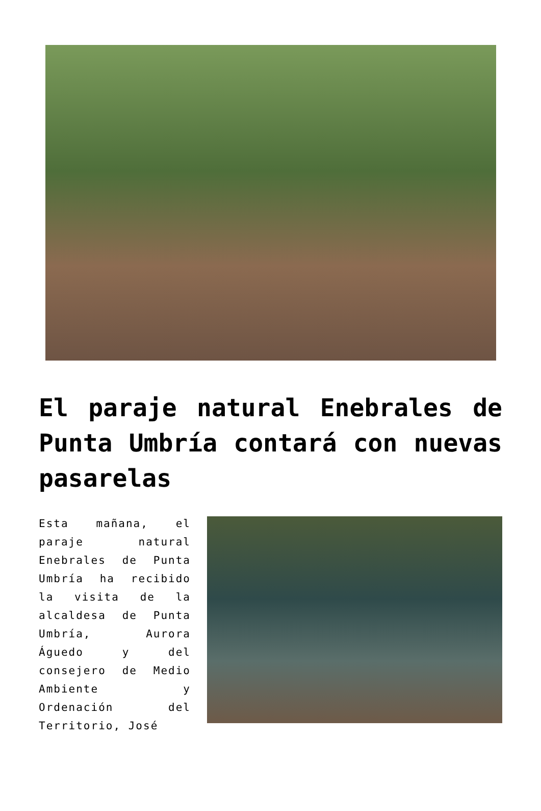El paraje natural Enebrales de Punta Umbría contará con nuevas pasarelas
Esta mañana, el paraje natural Enebrales de Punta Umbría ha recibido la visita de la alcaldesa de Punta Umbría, Aurora Águedo y del consejero de Medio Ambiente y Ordenación del Territorio, José